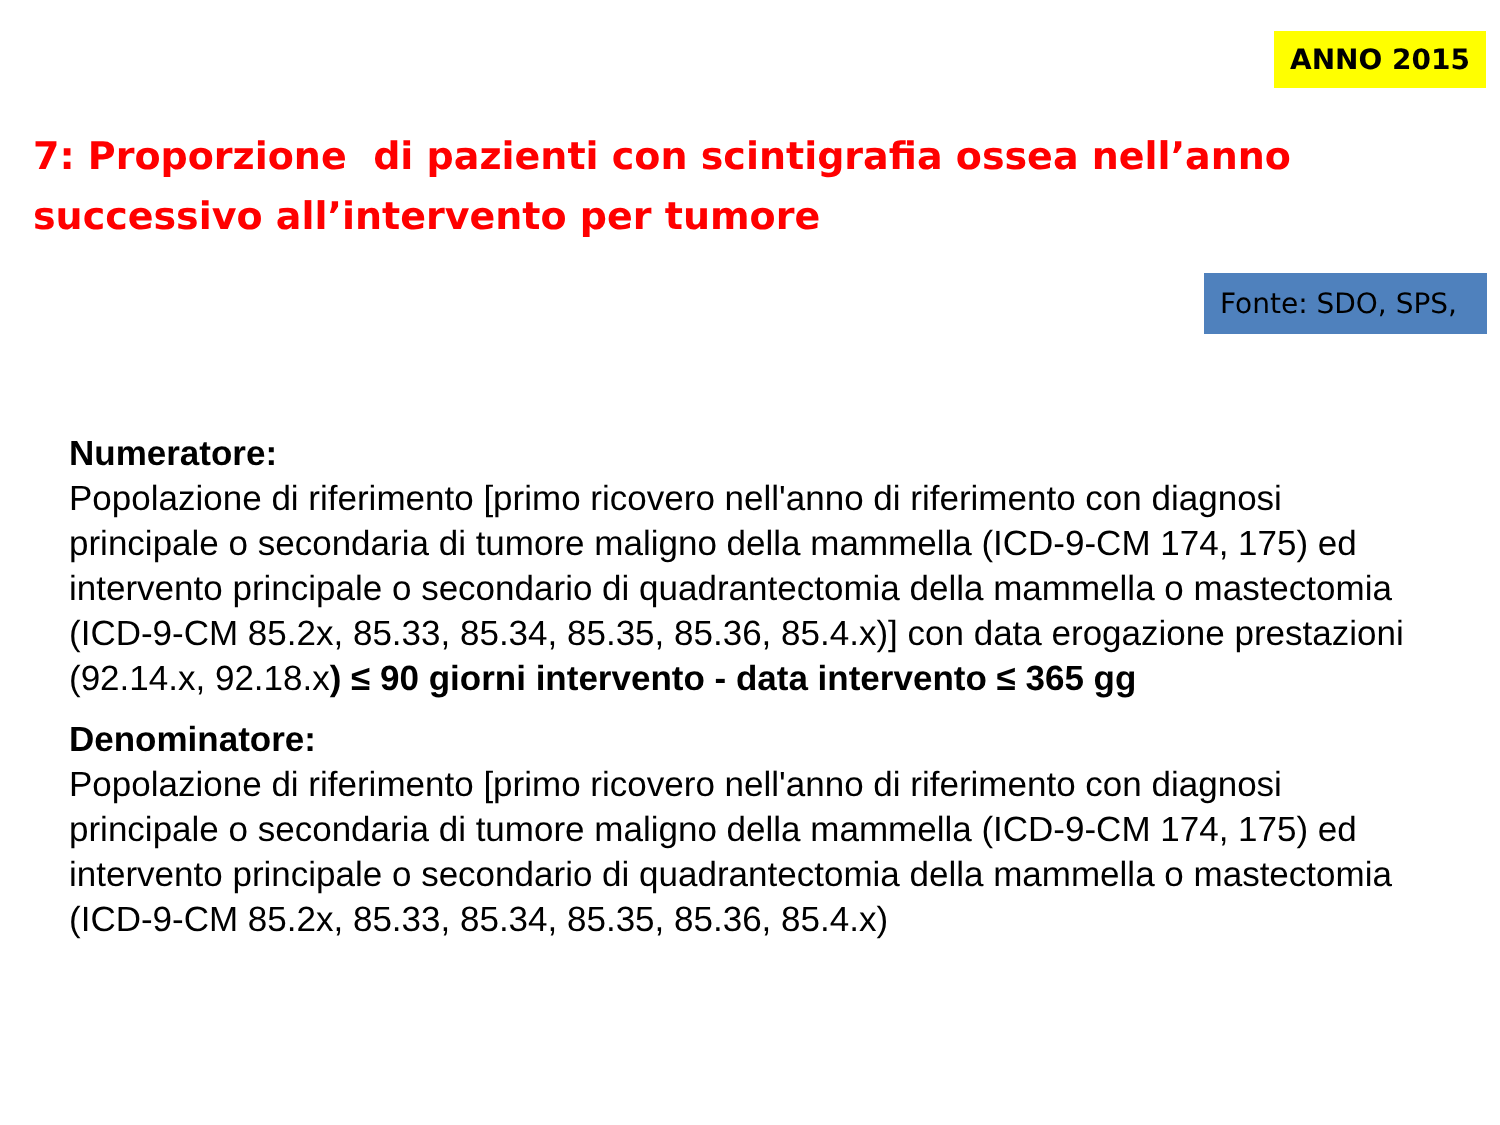ANNO 2015
7: Proporzione di pazienti con scintigrafia ossea nell’anno successivo all’intervento per tumore
Fonte: SDO, SPS,
Numeratore:
Popolazione di riferimento [primo ricovero nell'anno di riferimento con diagnosi principale o secondaria di tumore maligno della mammella (ICD-9-CM 174, 175) ed intervento principale o secondario di quadrantectomia della mammella o mastectomia (ICD-9-CM 85.2x, 85.33, 85.34, 85.35, 85.36, 85.4.x)] con data erogazione prestazioni (92.14.x, 92.18.x) ≤ 90 giorni intervento - data intervento ≤ 365 gg
Denominatore:
Popolazione di riferimento [primo ricovero nell'anno di riferimento con diagnosi principale o secondaria di tumore maligno della mammella (ICD-9-CM 174, 175) ed intervento principale o secondario di quadrantectomia della mammella o mastectomia (ICD-9-CM 85.2x, 85.33, 85.34, 85.35, 85.36, 85.4.x)